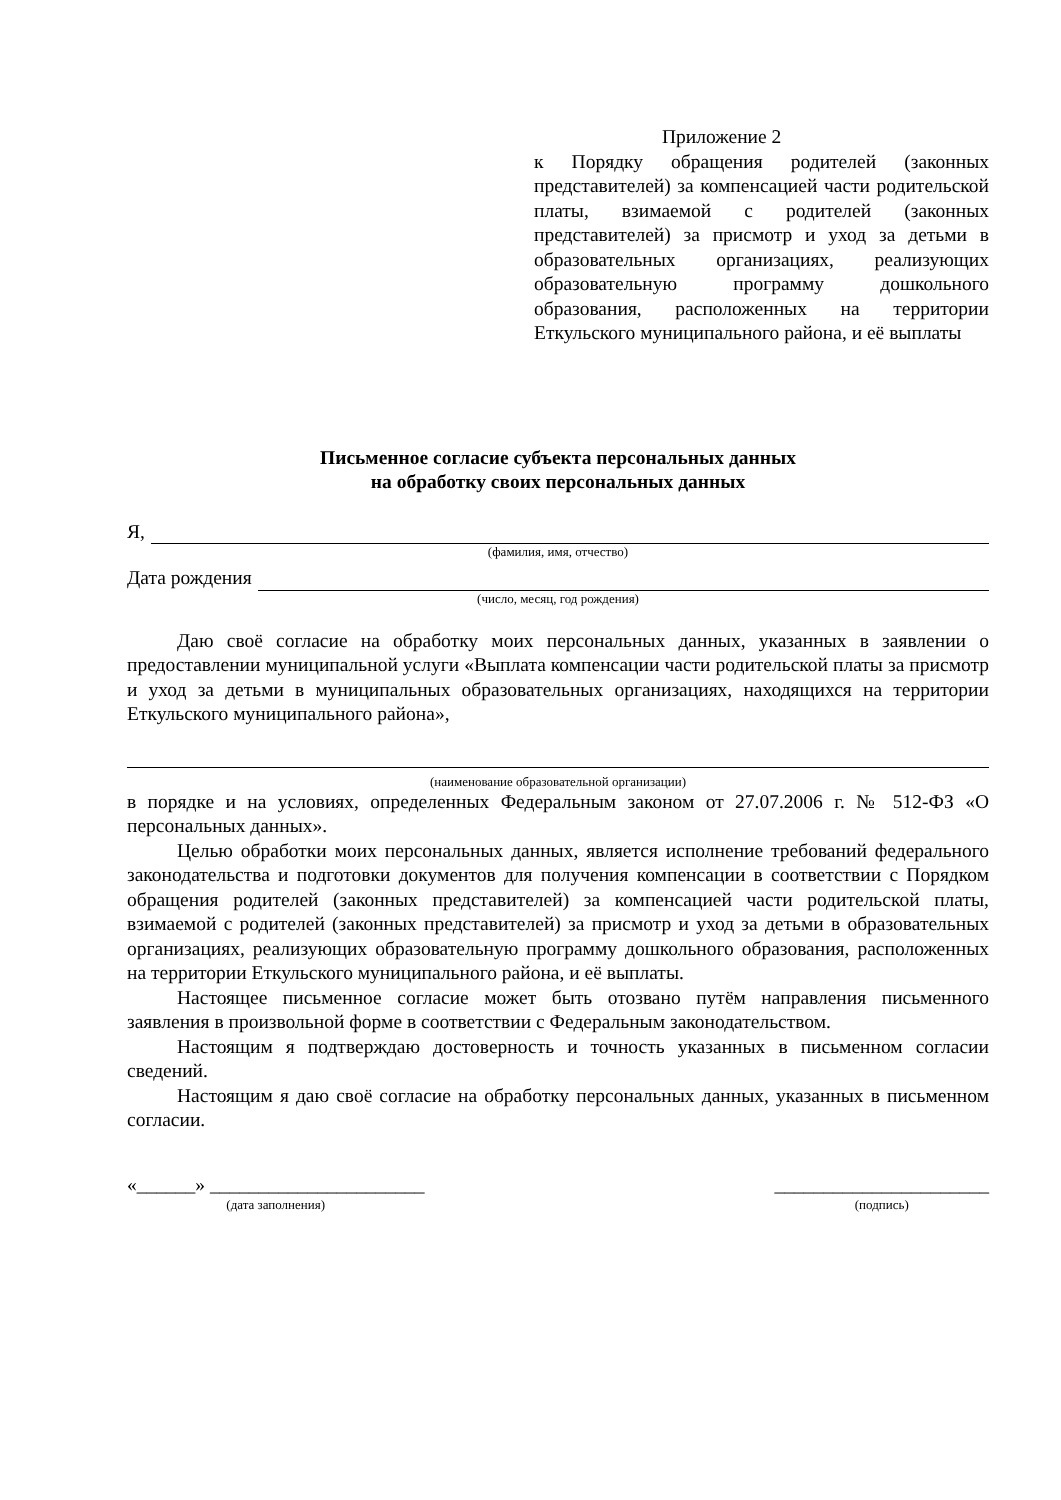Приложение 2
к Порядку обращения родителей (законных представителей) за компенсацией части родительской платы, взимаемой с родителей (законных представителей) за присмотр и уход за детьми в образовательных организациях, реализующих образовательную программу дошкольного образования, расположенных на территории Еткульского муниципального района, и её выплаты
Письменное согласие субъекта персональных данных
на обработку своих персональных данных
Я,
(фамилия, имя, отчество)
Дата рождения
(число, месяц, год рождения)
Даю своё согласие на обработку моих персональных данных, указанных в заявлении о предоставлении муниципальной услуги «Выплата компенсации части родительской платы за присмотр и уход за детьми в муниципальных образовательных организациях, находящихся на территории Еткульского муниципального района»,
(наименование образовательной организации)
в порядке и на условиях, определенных Федеральным законом от 27.07.2006 г. № 512-ФЗ «О персональных данных».
Целью обработки моих персональных данных, является исполнение требований федерального законодательства и подготовки документов для получения компенсации в соответствии с Порядком обращения родителей (законных представителей) за компенсацией части родительской платы, взимаемой с родителей (законных представителей) за присмотр и уход за детьми в образовательных организациях, реализующих образовательную программу дошкольного образования, расположенных на территории Еткульского муниципального района, и её выплаты.
Настоящее письменное согласие может быть отозвано путём направления письменного заявления в произвольной форме в соответствии с Федеральным законодательством.
Настоящим я подтверждаю достоверность и точность указанных в письменном согласии сведений.
Настоящим я даю своё согласие на обработку персональных данных, указанных в письменном согласии.
«______» ______________________
(дата заполнения)
______________________
(подпись)